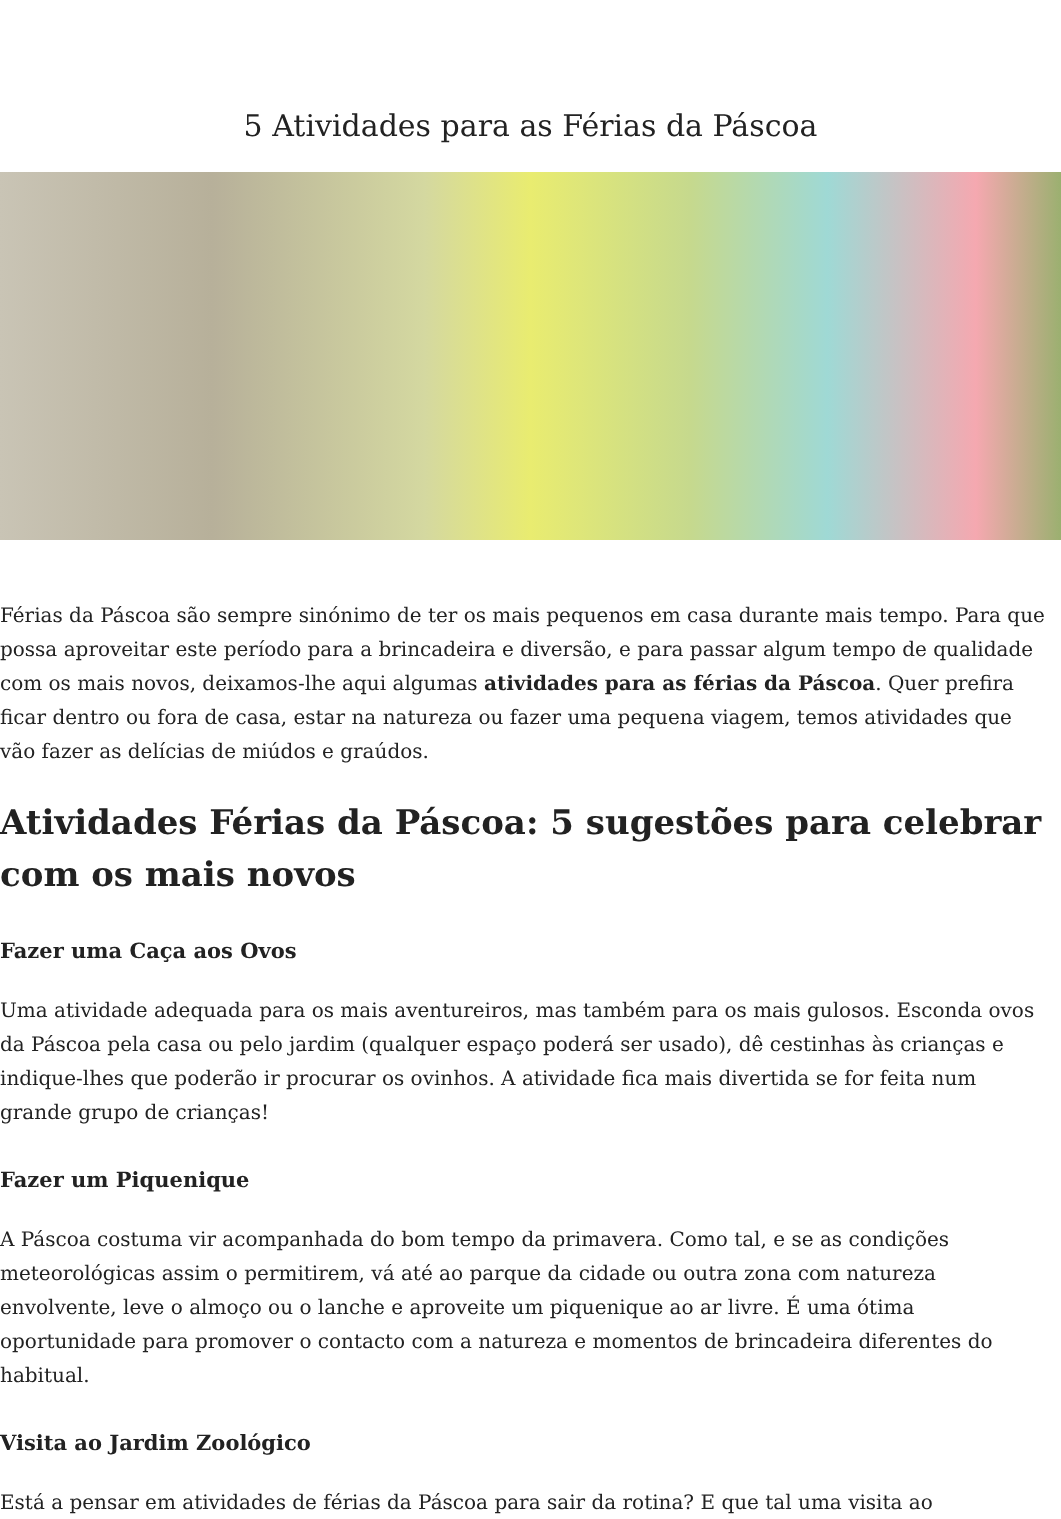5 Atividades para as Férias da Páscoa
Férias da Páscoa são sempre sinónimo de ter os mais pequenos em casa durante mais tempo. Para que possa aproveitar este período para a brincadeira e diversão, e para passar algum tempo de qualidade com os mais novos, deixamos-lhe aqui algumas atividades para as férias da Páscoa. Quer prefira ficar dentro ou fora de casa, estar na natureza ou fazer uma pequena viagem, temos atividades que vão fazer as delícias de miúdos e graúdos.
Atividades Férias da Páscoa: 5 sugestões para celebrar com os mais novos
Fazer uma Caça aos Ovos
Uma atividade adequada para os mais aventureiros, mas também para os mais gulosos. Esconda ovos da Páscoa pela casa ou pelo jardim (qualquer espaço poderá ser usado), dê cestinhas às crianças e indique-lhes que poderão ir procurar os ovinhos. A atividade fica mais divertida se for feita num grande grupo de crianças!
Fazer um Piquenique
A Páscoa costuma vir acompanhada do bom tempo da primavera. Como tal, e se as condições meteorológicas assim o permitirem, vá até ao parque da cidade ou outra zona com natureza envolvente, leve o almoço ou o lanche e aproveite um piquenique ao ar livre. É uma ótima oportunidade para promover o contacto com a natureza e momentos de brincadeira diferentes do habitual.
Visita ao Jardim Zoológico
Está a pensar em atividades de férias da Páscoa para sair da rotina? E que tal uma visita ao